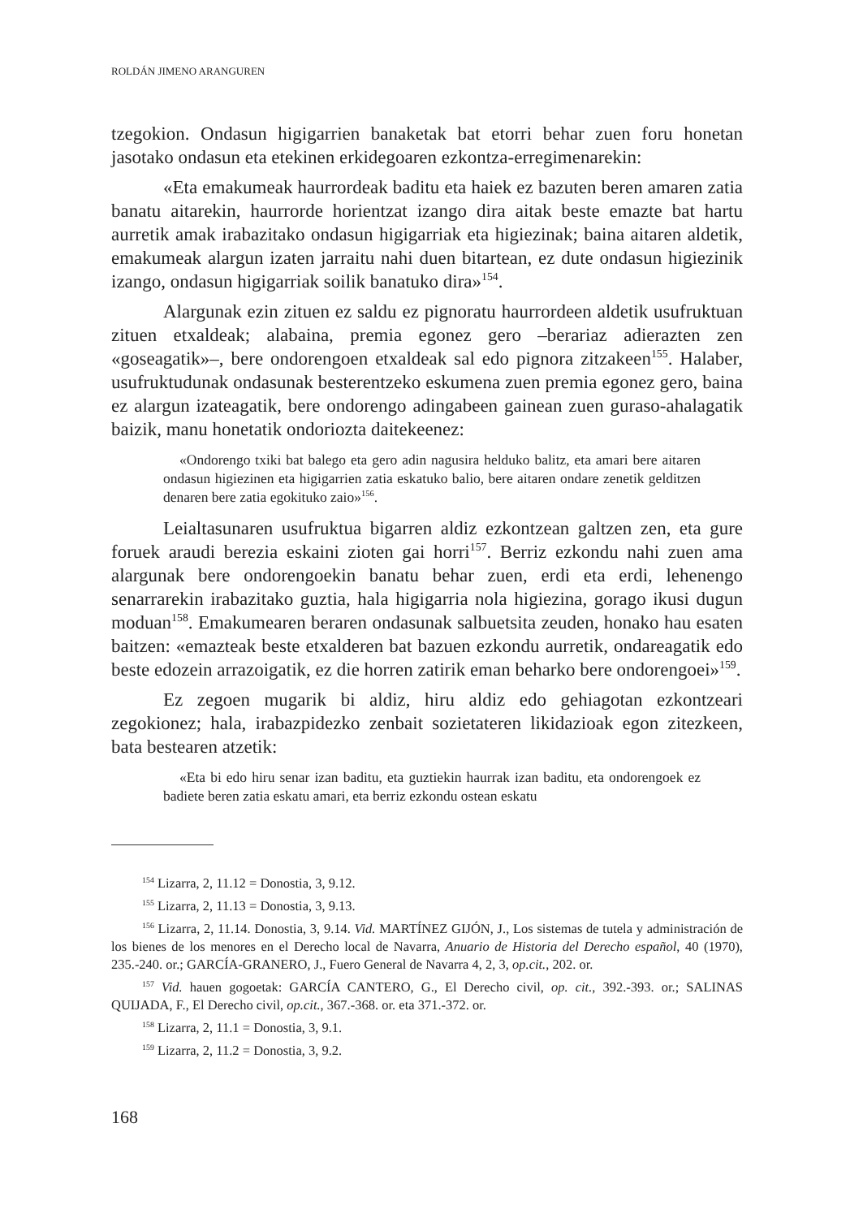ROLDÁN JIMENO ARANGUREN
tzegokion. Ondasun higigarrien banaketak bat etorri behar zuen foru honetan jasotako ondasun eta etekinen erkidegoaren ezkontza-erregimenarekin:
«Eta emakumeak haurrordeak baditu eta haiek ez bazuten beren amaren zatia banatu aitarekin, haurrorde horientzat izango dira aitak beste emazte bat hartu aurretik amak irabazitako ondasun higigarriak eta higiezinak; baina aitaren aldetik, emakumeak alargun izaten jarraitu nahi duen bitartean, ez dute ondasun higiezinik izango, ondasun higigarriak soilik banatuko dira»<sup>154</sup>.
Alargunak ezin zituen ez saldu ez pignoratu haurrordeen aldetik usufruktuan zituen etxaldeak; alabaina, premia egonez gero –berariaz adierazten zen «goseagatik»–, bere ondorengoen etxaldeak sal edo pignora zitzakeen<sup>155</sup>. Halaber, usufruktudunak ondasunak besterentzeko eskumena zuen premia egonez gero, baina ez alargun izateagatik, bere ondorengo adingabeen gainean zuen guraso-ahalagatik baizik, manu honetatik ondoriozta daitekeenez:
«Ondorengo txiki bat balego eta gero adin nagusira helduko balitz, eta amari bere aitaren ondasun higiezinen eta higigarrien zatia eskatuko balio, bere aitaren ondare zenetik gelditzen denaren bere zatia egokituko zaio»<sup>156</sup>.
Leialtasunaren usufruktua bigarren aldiz ezkontzean galtzen zen, eta gure foruek araudi berezia eskaini zioten gai horri<sup>157</sup>. Berriz ezkondu nahi zuen ama alargunak bere ondorengoekin banatu behar zuen, erdi eta erdi, lehenengo senarrarekin irabazitako guztia, hala higigarria nola higiezina, gorago ikusi dugun moduan<sup>158</sup>. Emakumearen beraren ondasunak salbuetsita zeuden, honako hau esaten baitzen: «emazteak beste etxalderen bat bazuen ezkondu aurretik, ondareagatik edo beste edozein arrazoigatik, ez die horren zatirik eman beharko bere ondorengoei»<sup>159</sup>.
Ez zegoen mugarik bi aldiz, hiru aldiz edo gehiagotan ezkontzeari zegokionez; hala, irabazpidezko zenbait sozietateren likidazioak egon zitezkeen, bata bestearen atzetik:
«Eta bi edo hiru senar izan baditu, eta guztiekin haurrak izan baditu, eta ondorengoek ez badiete beren zatia eskatu amari, eta berriz ezkondu ostean eskatu
<sup>154</sup> Lizarra, 2, 11.12 = Donostia, 3, 9.12.
<sup>155</sup> Lizarra, 2, 11.13 = Donostia, 3, 9.13.
<sup>156</sup> Lizarra, 2, 11.14. Donostia, 3, 9.14. Vid. MARTÍNEZ GIJÓN, J., Los sistemas de tutela y administración de los bienes de los menores en el Derecho local de Navarra, Anuario de Historia del Derecho español, 40 (1970), 235.-240. or.; GARCÍA-GRANERO, J., Fuero General de Navarra 4, 2, 3, op.cit., 202. or.
<sup>157</sup> Vid. hauen gogoetak: GARCÍA CANTERO, G., El Derecho civil, op. cit., 392.-393. or.; SALINAS QUIJADA, F., El Derecho civil, op.cit., 367.-368. or. eta 371.-372. or.
<sup>158</sup> Lizarra, 2, 11.1 = Donostia, 3, 9.1.
<sup>159</sup> Lizarra, 2, 11.2 = Donostia, 3, 9.2.
168